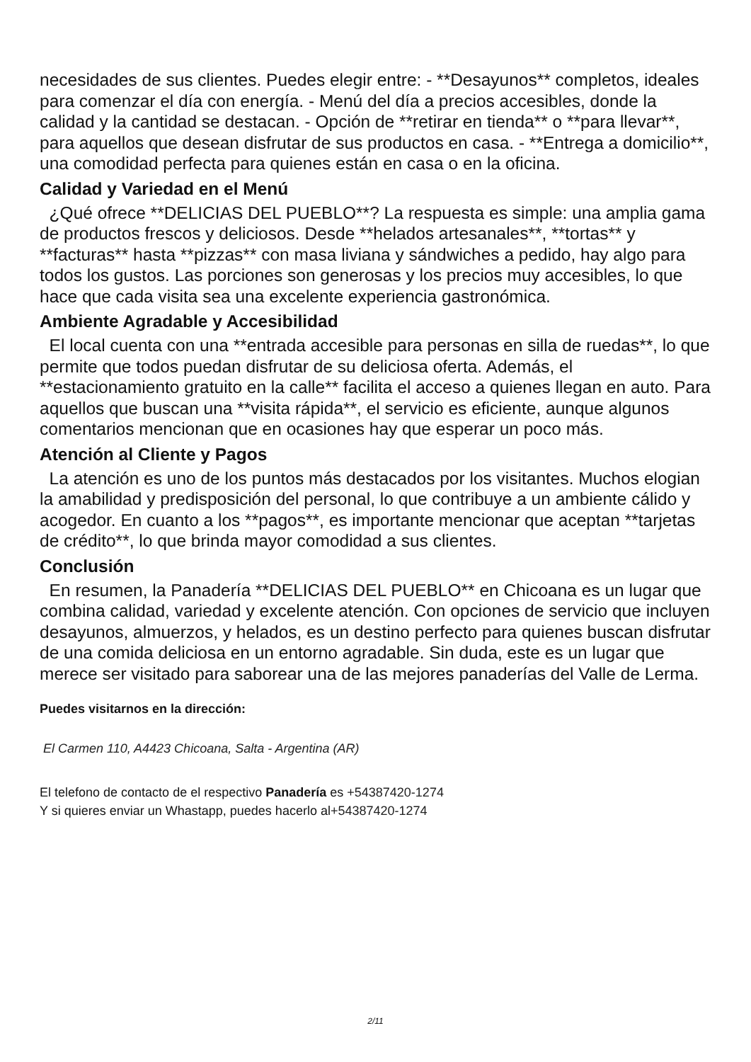necesidades de sus clientes. Puedes elegir entre: - **Desayunos** completos, ideales para comenzar el día con energía. - Menú del día a precios accesibles, donde la calidad y la cantidad se destacan. - Opción de **retirar en tienda** o **para llevar**, para aquellos que desean disfrutar de sus productos en casa. - **Entrega a domicilio**, una comodidad perfecta para quienes están en casa o en la oficina.
Calidad y Variedad en el Menú
¿Qué ofrece **DELICIAS DEL PUEBLO**? La respuesta es simple: una amplia gama de productos frescos y deliciosos. Desde **helados artesanales**, **tortas** y **facturas** hasta **pizzas** con masa liviana y sándwiches a pedido, hay algo para todos los gustos. Las porciones son generosas y los precios muy accesibles, lo que hace que cada visita sea una excelente experiencia gastronómica.
Ambiente Agradable y Accesibilidad
El local cuenta con una **entrada accesible para personas en silla de ruedas**, lo que permite que todos puedan disfrutar de su deliciosa oferta. Además, el **estacionamiento gratuito en la calle** facilita el acceso a quienes llegan en auto. Para aquellos que buscan una **visita rápida**, el servicio es eficiente, aunque algunos comentarios mencionan que en ocasiones hay que esperar un poco más.
Atención al Cliente y Pagos
La atención es uno de los puntos más destacados por los visitantes. Muchos elogian la amabilidad y predisposición del personal, lo que contribuye a un ambiente cálido y acogedor. En cuanto a los **pagos**, es importante mencionar que aceptan **tarjetas de crédito**, lo que brinda mayor comodidad a sus clientes.
Conclusión
En resumen, la Panadería **DELICIAS DEL PUEBLO** en Chicoana es un lugar que combina calidad, variedad y excelente atención. Con opciones de servicio que incluyen desayunos, almuerzos, y helados, es un destino perfecto para quienes buscan disfrutar de una comida deliciosa en un entorno agradable. Sin duda, este es un lugar que merece ser visitado para saborear una de las mejores panaderías del Valle de Lerma.
Puedes visitarnos en la dirección:
El Carmen 110, A4423 Chicoana, Salta - Argentina (AR)
El telefono de contacto de el respectivo Panadería es +54387420-1274
Y si quieres enviar un Whastapp, puedes hacerlo al+54387420-1274
2/11